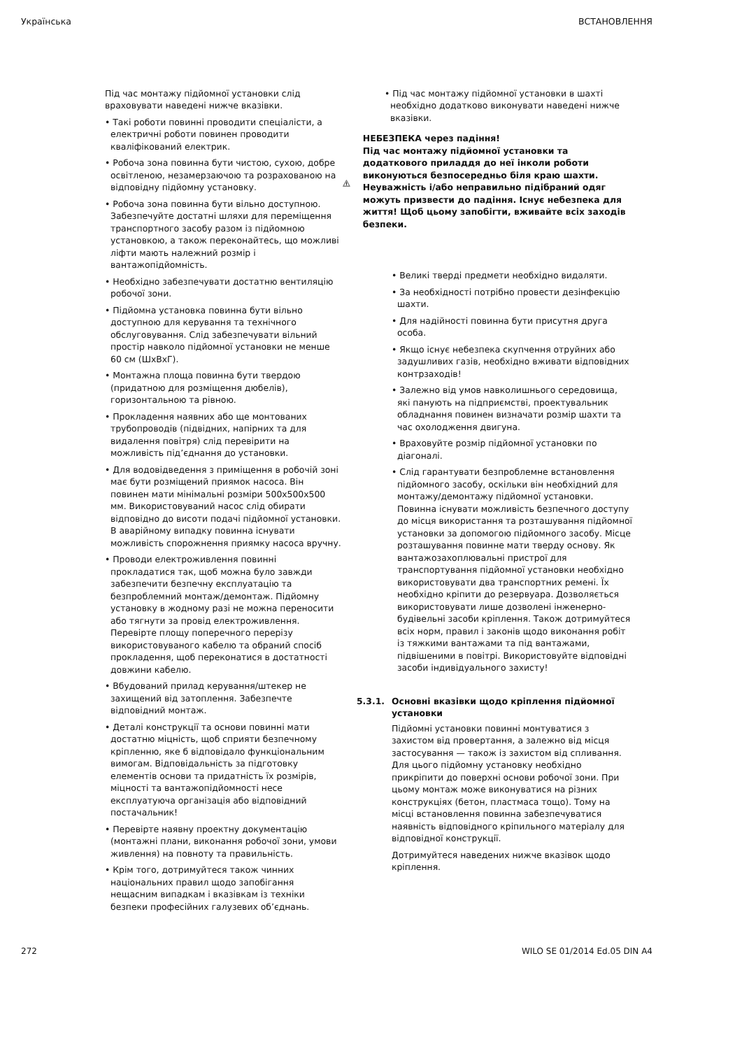Українська ВСТАНОВЛЕННЯ
Під час монтажу підйомної установки слід враховувати наведені нижче вказівки.
• Такі роботи повинні проводити спеціалісти, а електричні роботи повинен проводити кваліфікований електрик.
• Робоча зона повинна бути чистою, сухою, добре освітленою, незамерзаючою та розрахованою на відповідну підйомну установку.
• Робоча зона повинна бути вільно доступною. Забезпечуйте достатні шляхи для переміщення транспортного засобу разом із підйомною установкою, а також переконайтесь, що можливі ліфти мають належний розмір і вантажопідйомність.
• Необхідно забезпечувати достатню вентиляцію робочої зони.
• Підйомна установка повинна бути вільно доступною для керування та технічного обслуговування. Слід забезпечувати вільний простір навколо підйомної установки не менше 60 см (ШхВхГ).
• Монтажна площа повинна бути твердою (придатною для розміщення дюбелів), горизонтальною та рівною.
• Прокладення наявних або ще монтованих трубопроводів (підвідних, напірних та для видалення повітря) слід перевірити на можливість під’єднання до установки.
• Для водовідведення з приміщення в робочій зоні має бути розміщений приямок насоса. Він повинен мати мінімальні розміри 500x500x500 мм. Використовуваний насос слід обирати відповідно до висоти подачі підйомної установки. В аварійному випадку повинна існувати можливість спорожнення приямку насоса вручну.
• Проводи електроживлення повинні прокладатися так, щоб можна було завжди забезпечити безпечну експлуатацію та безпроблемний монтаж/демонтаж. Підйомну установку в жодному разі не можна переносити або тягнути за провід електроживлення. Перевірте площу поперечного перерізу використовуваного кабелю та обраний спосіб прокладення, щоб переконатися в достатності довжини кабелю.
• Вбудований прилад керування/штекер не захищений від затоплення. Забезпечте відповідний монтаж.
• Деталі конструкції та основи повинні мати достатню міцність, щоб сприяти безпечному кріпленню, яке б відповідало функціональним вимогам. Відповідальність за підготовку елементів основи та придатність їх розмірів, міцності та вантажопідйомності несе експлуатуюча організація або відповідний постачальник!
• Перевірте наявну проектну документацію (монтажні плани, виконання робочої зони, умови живлення) на повноту та правильність.
• Крім того, дотримуйтеся також чинних національних правил щодо запобігання нещасним випадкам і вказівкам із техніки безпеки професійних галузевих об’єднань.
• Під час монтажу підйомної установки в шахті необхідно додатково виконувати наведені нижче вказівки.
НЕБЕЗПЕКА через падіння!
Під час монтажу підйомної установки та додаткового приладдя до неї інколи роботи виконуються безпосередньо біля краю шахти. Неуважність і/або неправильно підібраний одяг можуть призвести до падіння. Існує небезпека для життя! Щоб цьому запобігти, вживайте всіх заходів безпеки.
• Великі тверді предмети необхідно видаляти.
• За необхідності потрібно провести дезінфекцію шахти.
• Для надійності повинна бути присутня друга особа.
• Якщо існує небезпека скупчення отруйних або задушливих газів, необхідно вживати відповідних контрзаходів!
• Залежно від умов навколишнього середовища, які панують на підприємстві, проектувальник обладнання повинен визначати розмір шахти та час охолодження двигуна.
• Враховуйте розмір підйомної установки по діагоналі.
• Слід гарантувати безпроблемне встановлення підйомного засобу, оскільки він необхідний для монтажу/демонтажу підйомної установки. Повинна існувати можливість безпечного доступу до місця використання та розташування підйомної установки за допомогою підйомного засобу. Місце розташування повинне мати тверду основу. Як вантажозахоплювальні пристрої для транспортування підйомної установки необхідно використовувати два транспортних ремені. Їх необхідно кріпити до резервуара. Дозволяється використовувати лише дозволені інженерно-будівельні засоби кріплення. Також дотримуйтеся всіх норм, правил і законів щодо виконання робіт із тяжкими вантажами та під вантажами, підвішеними в повітрі. Використовуйте відповідні засоби індивідуального захисту!
5.3.1. Основні вказівки щодо кріплення підйомної установки
Підйомні установки повинні монтуватися з захистом від провертання, а залежно від місця застосування — також із захистом від спливання. Для цього підйомну установку необхідно прикріпити до поверхні основи робочої зони. При цьому монтаж може виконуватися на різних конструкціях (бетон, пластмаса тощо). Тому на місці встановлення повинна забезпечуватися наявність відповідного кріпильного матеріалу для відповідної конструкції.
Дотримуйтеся наведених нижче вказівок щодо кріплення.
272 WILO SE 01/2014 Ed.05 DIN A4